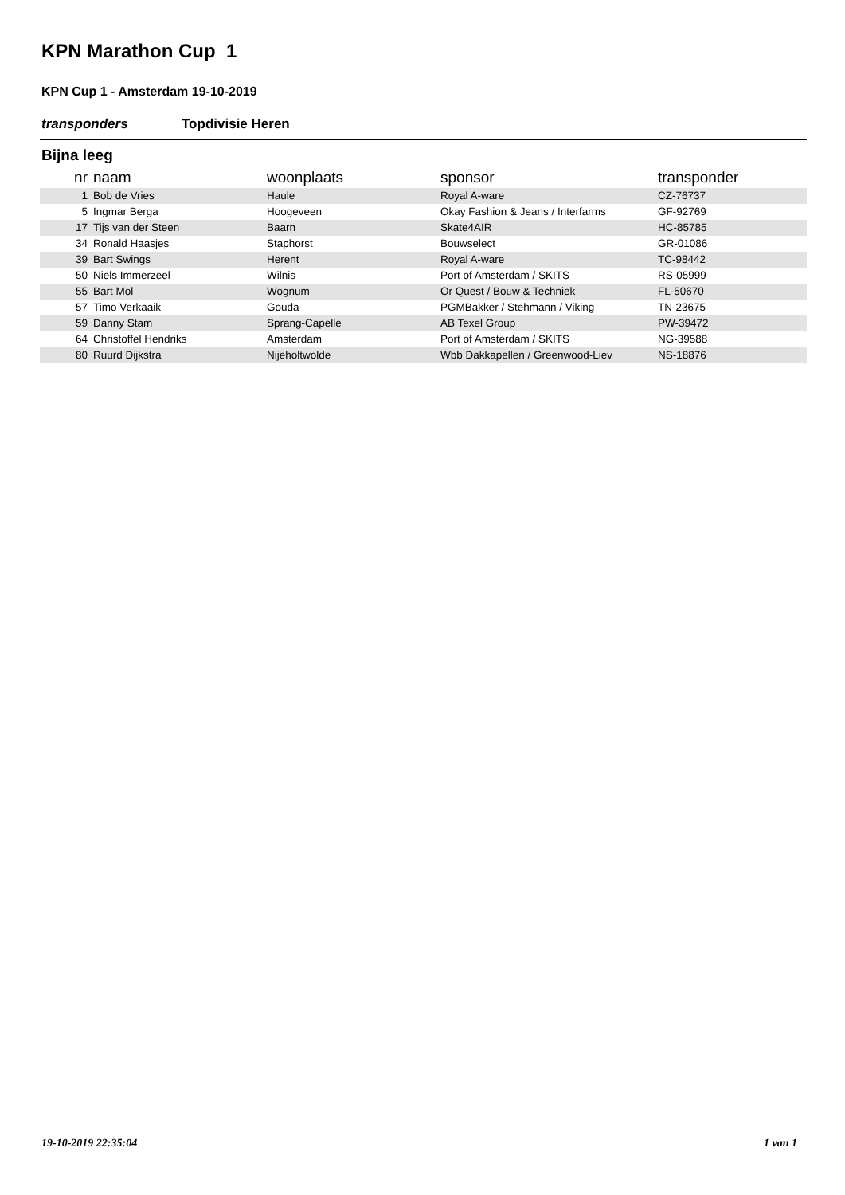KPN Marathon Cup 1
KPN Cup 1 - Amsterdam 19-10-2019
transponders Topdivisie Heren
Bijna leeg
| nr | naam | woonplaats | sponsor | transponder |
| --- | --- | --- | --- | --- |
| 1 | Bob de Vries | Haule | Royal A-ware | CZ-76737 |
| 5 | Ingmar Berga | Hoogeveen | Okay Fashion & Jeans / Interfarms | GF-92769 |
| 17 | Tijs van der Steen | Baarn | Skate4AIR | HC-85785 |
| 34 | Ronald Haasjes | Staphorst | Bouwselect | GR-01086 |
| 39 | Bart Swings | Herent | Royal A-ware | TC-98442 |
| 50 | Niels Immerzeel | Wilnis | Port of Amsterdam / SKITS | RS-05999 |
| 55 | Bart Mol | Wognum | Or Quest / Bouw & Techniek | FL-50670 |
| 57 | Timo Verkaaik | Gouda | PGMBakker / Stehmann / Viking | TN-23675 |
| 59 | Danny Stam | Sprang-Capelle | AB Texel Group | PW-39472 |
| 64 | Christoffel Hendriks | Amsterdam | Port of Amsterdam / SKITS | NG-39588 |
| 80 | Ruurd Dijkstra | Nijeholtwolde | Wbb Dakkapellen / Greenwood-Liev | NS-18876 |
19-10-2019 22:35:04 1 van 1